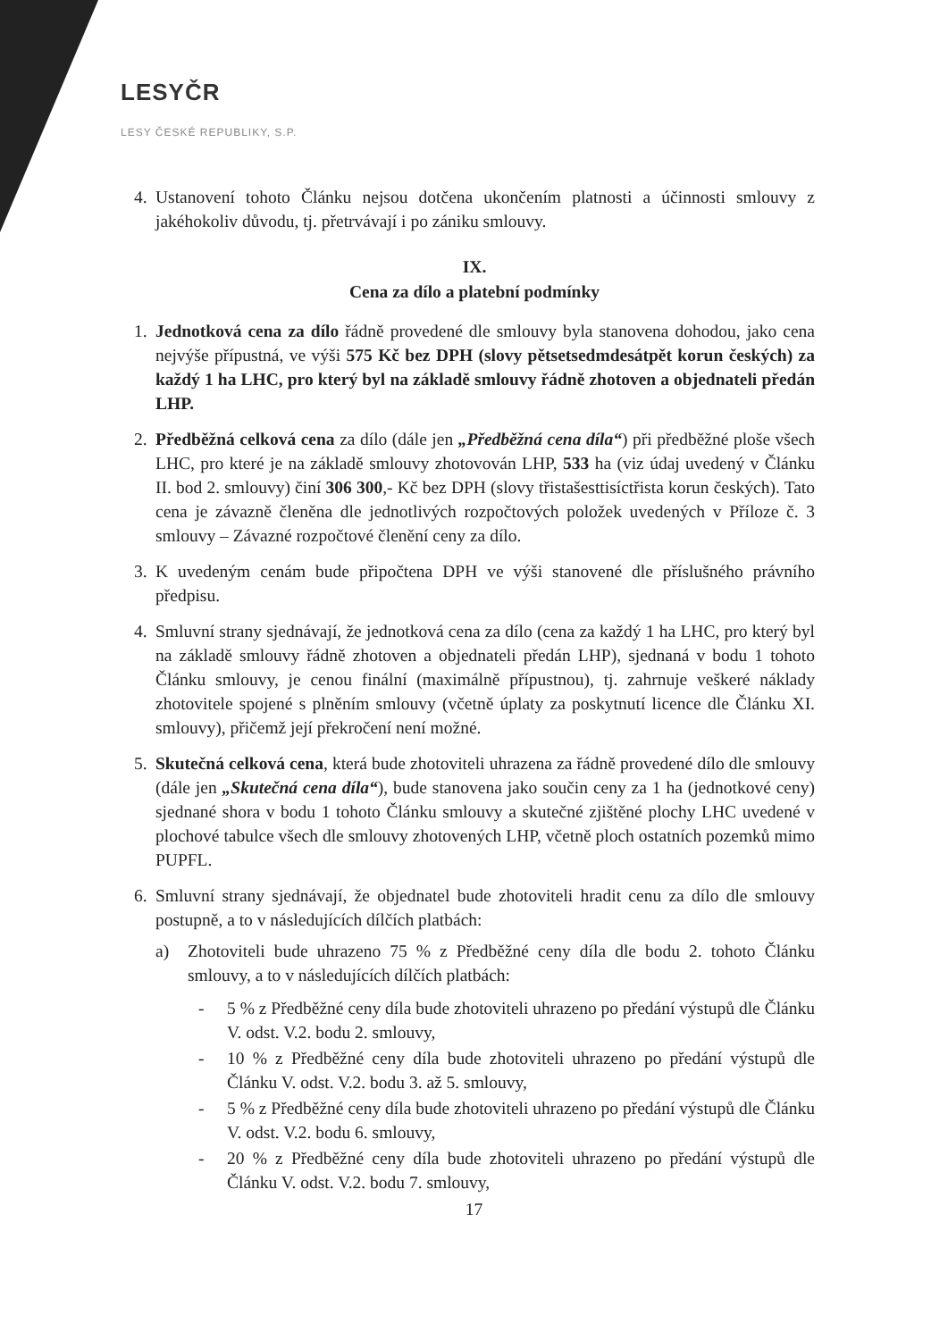LESYČR
LESY ČESKÉ REPUBLIKY, S.P.
4. Ustanovení tohoto Článku nejsou dotčena ukončením platnosti a účinnosti smlouvy z jakéhokoliv důvodu, tj. přetrvávají i po zániku smlouvy.
IX.
Cena za dílo a platební podmínky
1. Jednotková cena za dílo řádně provedené dle smlouvy byla stanovena dohodou, jako cena nejvýše přípustná, ve výši 575 Kč bez DPH (slovy pětsetsedmdesátpět korun českých) za každý 1 ha LHC, pro který byl na základě smlouvy řádně zhotoven a objednateli předán LHP.
2. Předběžná celková cena za dílo (dále jen „Předběžná cena díla“) při předběžné ploše všech LHC, pro které je na základě smlouvy zhotovován LHP, 533 ha (viz údaj uvedený v Článku II. bod 2. smlouvy) činí 306 300,- Kč bez DPH (slovy třistašesttisíctřista korun českých). Tato cena je závazně členěna dle jednotlivých rozpočtových položek uvedených v Příloze č. 3 smlouvy – Závazné rozpočtové členění ceny za dílo.
3. K uvedeným cenám bude připočtena DPH ve výši stanovené dle příslušného právního předpisu.
4. Smluvní strany sjednávají, že jednotková cena za dílo (cena za každý 1 ha LHC, pro který byl na základě smlouvy řádně zhotoven a objednateli předán LHP), sjednaná v bodu 1 tohoto Článku smlouvy, je cenou finální (maximálně přípustnou), tj. zahrnuje veškeré náklady zhotovitele spojené s plněním smlouvy (včetně úplaty za poskytnutí licence dle Článku XI. smlouvy), přičemž její překročení není možné.
5. Skutečná celková cena, která bude zhotoviteli uhrazena za řádně provedené dílo dle smlouvy (dále jen „Skutečná cena díla“), bude stanovena jako součin ceny za 1 ha (jednotkové ceny) sjednané shora v bodu 1 tohoto Článku smlouvy a skutečné zjištěné plochy LHC uvedené v plochové tabulce všech dle smlouvy zhotovených LHP, včetně ploch ostatních pozemků mimo PUPFL.
6. Smluvní strany sjednávají, že objednatel bude zhotoviteli hradit cenu za dílo dle smlouvy postupně, a to v následujících dílčích platbách:
a) Zhotoviteli bude uhrazeno 75 % z Předběžné ceny díla dle bodu 2. tohoto Článku smlouvy, a to v následujících dílčích platbách:
- 5 % z Předběžné ceny díla bude zhotoviteli uhrazeno po předání výstupů dle Článku V. odst. V.2. bodu 2. smlouvy,
- 10 % z Předběžné ceny díla bude zhotoviteli uhrazeno po předání výstupů dle Článku V. odst. V.2. bodu 3. až 5. smlouvy,
- 5 % z Předběžné ceny díla bude zhotoviteli uhrazeno po předání výstupů dle Článku V. odst. V.2. bodu 6. smlouvy,
- 20 % z Předběžné ceny díla bude zhotoviteli uhrazeno po předání výstupů dle Článku V. odst. V.2. bodu 7. smlouvy,
17